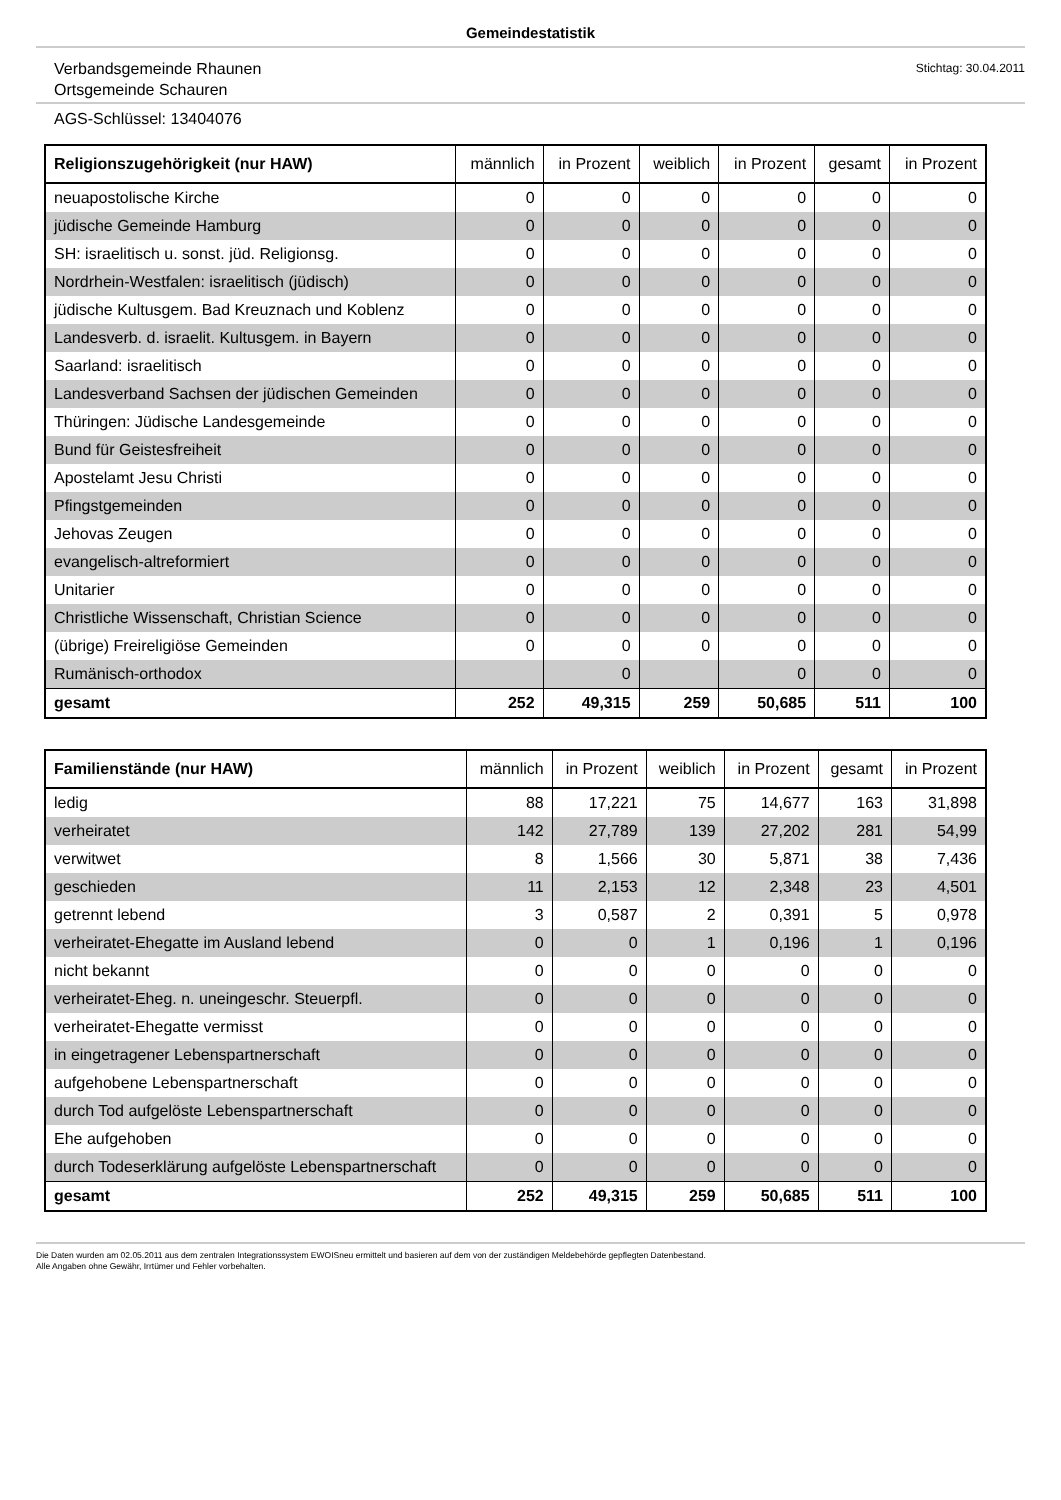Gemeindestatistik
Verbandsgemeinde Rhaunen
Ortsgemeinde Schauren
Stichtag: 30.04.2011
AGS-Schlüssel: 13404076
| Religionszugehörigkeit (nur HAW) | männlich | in Prozent | weiblich | in Prozent | gesamt | in Prozent |
| --- | --- | --- | --- | --- | --- | --- |
| neuapostolische Kirche | 0 | 0 | 0 | 0 | 0 | 0 |
| jüdische Gemeinde Hamburg | 0 | 0 | 0 | 0 | 0 | 0 |
| SH: israelitisch u. sonst. jüd. Religionsg. | 0 | 0 | 0 | 0 | 0 | 0 |
| Nordrhein-Westfalen: israelitisch (jüdisch) | 0 | 0 | 0 | 0 | 0 | 0 |
| jüdische Kultusgem. Bad Kreuznach und Koblenz | 0 | 0 | 0 | 0 | 0 | 0 |
| Landesverb. d. israelit. Kultusgem. in Bayern | 0 | 0 | 0 | 0 | 0 | 0 |
| Saarland: israelitisch | 0 | 0 | 0 | 0 | 0 | 0 |
| Landesverband Sachsen der jüdischen Gemeinden | 0 | 0 | 0 | 0 | 0 | 0 |
| Thüringen: Jüdische Landesgemeinde | 0 | 0 | 0 | 0 | 0 | 0 |
| Bund für Geistesfreiheit | 0 | 0 | 0 | 0 | 0 | 0 |
| Apostelamt Jesu Christi | 0 | 0 | 0 | 0 | 0 | 0 |
| Pfingstgemeinden | 0 | 0 | 0 | 0 | 0 | 0 |
| Jehovas Zeugen | 0 | 0 | 0 | 0 | 0 | 0 |
| evangelisch-altreformiert | 0 | 0 | 0 | 0 | 0 | 0 |
| Unitarier | 0 | 0 | 0 | 0 | 0 | 0 |
| Christliche Wissenschaft, Christian Science | 0 | 0 | 0 | 0 | 0 | 0 |
| (übrige) Freireligiöse Gemeinden | 0 | 0 | 0 | 0 | 0 | 0 |
| Rumänisch-orthodox | | 0 | | 0 | 0 | 0 |
| gesamt | 252 | 49,315 | 259 | 50,685 | 511 | 100 |
| Familienstände (nur HAW) | männlich | in Prozent | weiblich | in Prozent | gesamt | in Prozent |
| --- | --- | --- | --- | --- | --- | --- |
| ledig | 88 | 17,221 | 75 | 14,677 | 163 | 31,898 |
| verheiratet | 142 | 27,789 | 139 | 27,202 | 281 | 54,99 |
| verwitwet | 8 | 1,566 | 30 | 5,871 | 38 | 7,436 |
| geschieden | 11 | 2,153 | 12 | 2,348 | 23 | 4,501 |
| getrennt lebend | 3 | 0,587 | 2 | 0,391 | 5 | 0,978 |
| verheiratet-Ehegatte im Ausland lebend | 0 | 0 | 1 | 0,196 | 1 | 0,196 |
| nicht bekannt | 0 | 0 | 0 | 0 | 0 | 0 |
| verheiratet-Eheg. n. uneingeschr. Steuerpfl. | 0 | 0 | 0 | 0 | 0 | 0 |
| verheiratet-Ehegatte vermisst | 0 | 0 | 0 | 0 | 0 | 0 |
| in eingetragener Lebenspartnerschaft | 0 | 0 | 0 | 0 | 0 | 0 |
| aufgehobene Lebenspartnerschaft | 0 | 0 | 0 | 0 | 0 | 0 |
| durch Tod aufgelöste Lebenspartnerschaft | 0 | 0 | 0 | 0 | 0 | 0 |
| Ehe aufgehoben | 0 | 0 | 0 | 0 | 0 | 0 |
| durch Todeserklärung aufgelöste Lebenspartnerschaft | 0 | 0 | 0 | 0 | 0 | 0 |
| gesamt | 252 | 49,315 | 259 | 50,685 | 511 | 100 |
Die Daten wurden am 02.05.2011 aus dem zentralen Integrationssystem EWOISneu ermittelt und basieren auf dem von der zuständigen Meldebehörde gepflegten Datenbestand.
Alle Angaben ohne Gewähr, Irrtümer und Fehler vorbehalten.